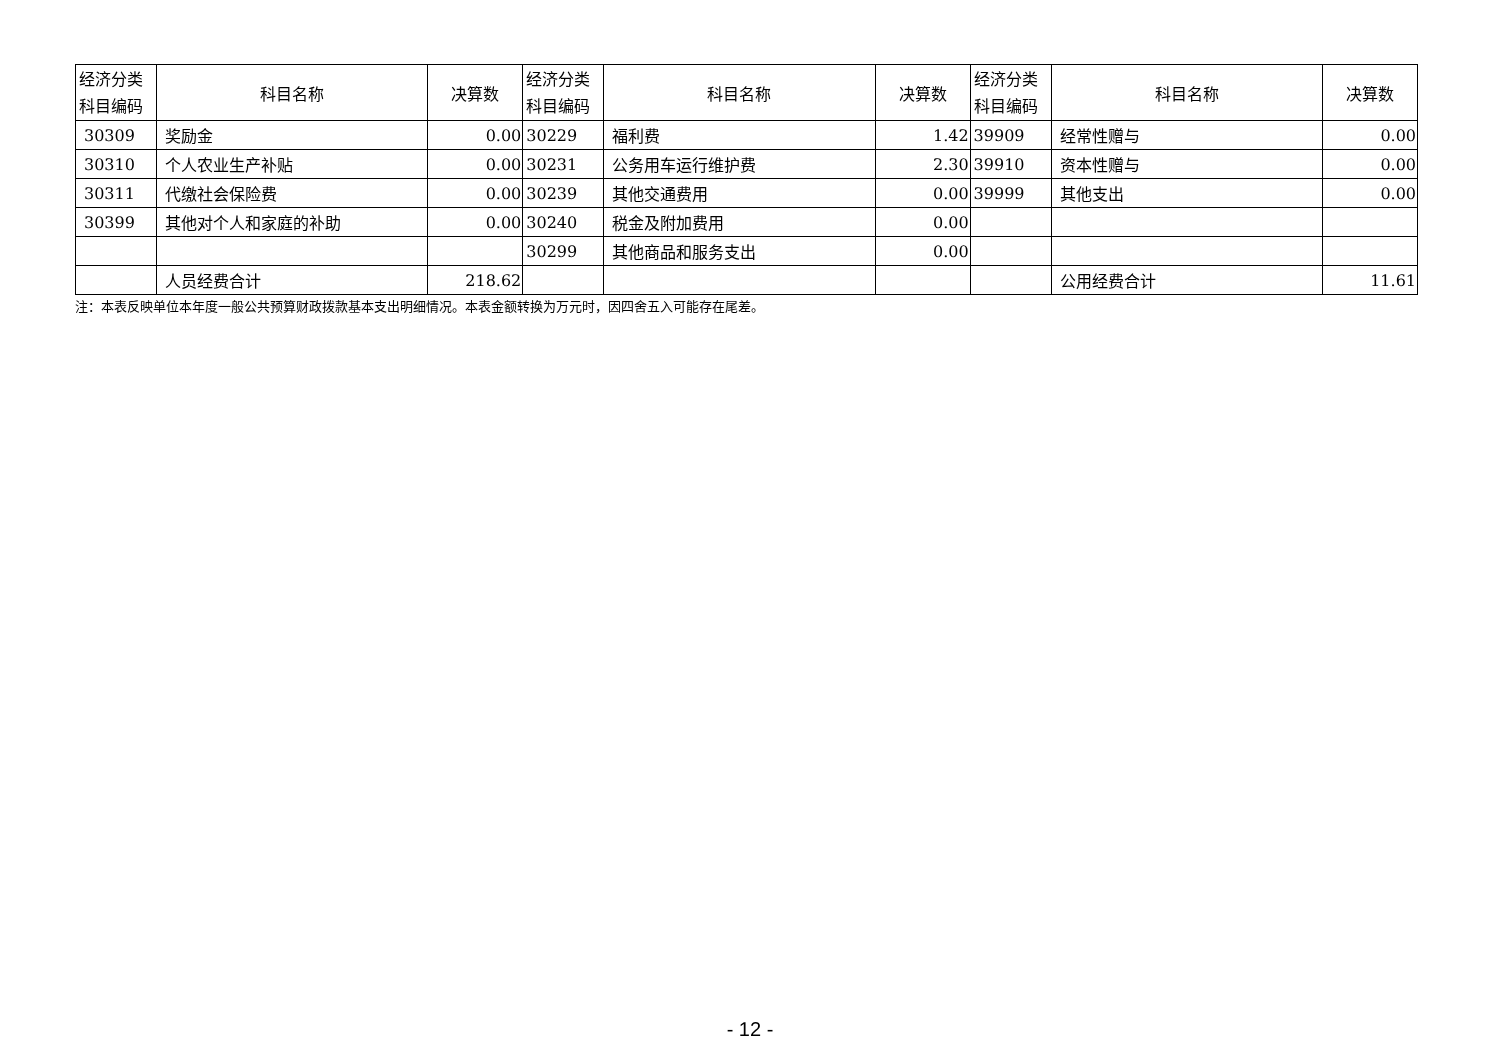| 经济分类 科目编码 | 科目名称 | 决算数 | 经济分类 科目编码 | 科目名称 | 决算数 | 经济分类 科目编码 | 科目名称 | 决算数 |
| --- | --- | --- | --- | --- | --- | --- | --- | --- |
| 30309 | 奖励金 | 0.00 | 30229 | 福利费 | 1.42 | 39909 | 经常性赠与 | 0.00 |
| 30310 | 个人农业生产补贴 | 0.00 | 30231 | 公务用车运行维护费 | 2.30 | 39910 | 资本性赠与 | 0.00 |
| 30311 | 代缴社会保险费 | 0.00 | 30239 | 其他交通费用 | 0.00 | 39999 | 其他支出 | 0.00 |
| 30399 | 其他对个人和家庭的补助 | 0.00 | 30240 | 税金及附加费用 | 0.00 | | | |
| | | | 30299 | 其他商品和服务支出 | 0.00 | | | |
| | 人员经费合计 | 218.62 | | | | | 公用经费合计 | 11.61 |
注：本表反映单位本年度一般公共预算财政拨款基本支出明细情况。本表金额转换为万元时，因四舍五入可能存在尾差。
- 12 -